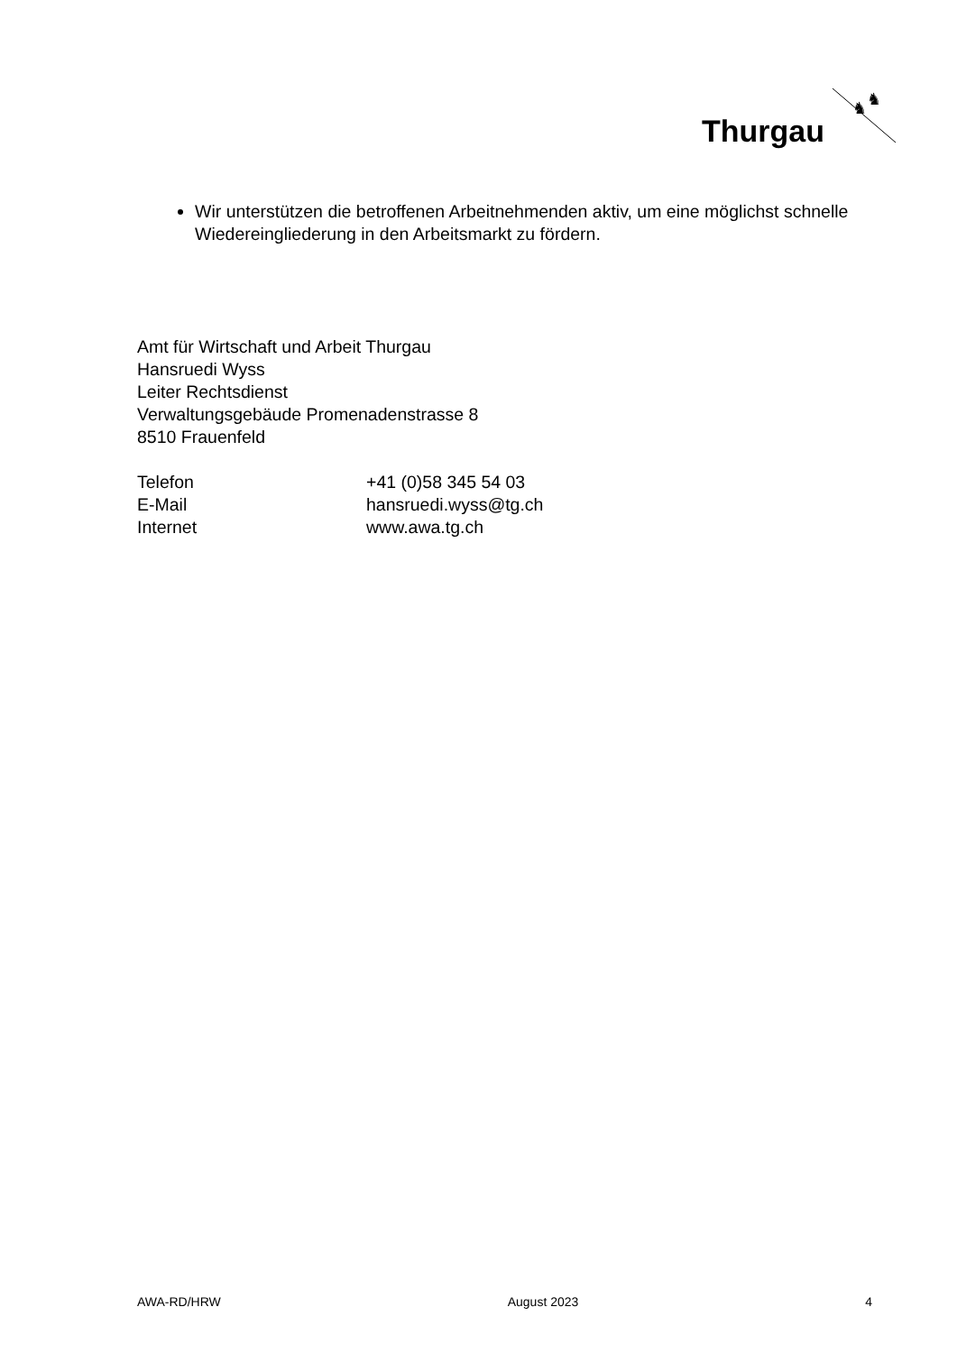Thurgau
♞
♞
Wir unterstützen die betroffenen Arbeitnehmenden aktiv, um eine möglichst schnelle Wiedereingliederung in den Arbeitsmarkt zu fördern.
Amt für Wirtschaft und Arbeit Thurgau
Hansruedi Wyss
Leiter Rechtsdienst
Verwaltungsgebäude Promenadenstrasse 8
8510 Frauenfeld
| Telefon | +41 (0)58 345 54 03 |
| E-Mail | hansruedi.wyss@tg.ch |
| Internet | www.awa.tg.ch |
AWA-RD/HRW August 2023 4